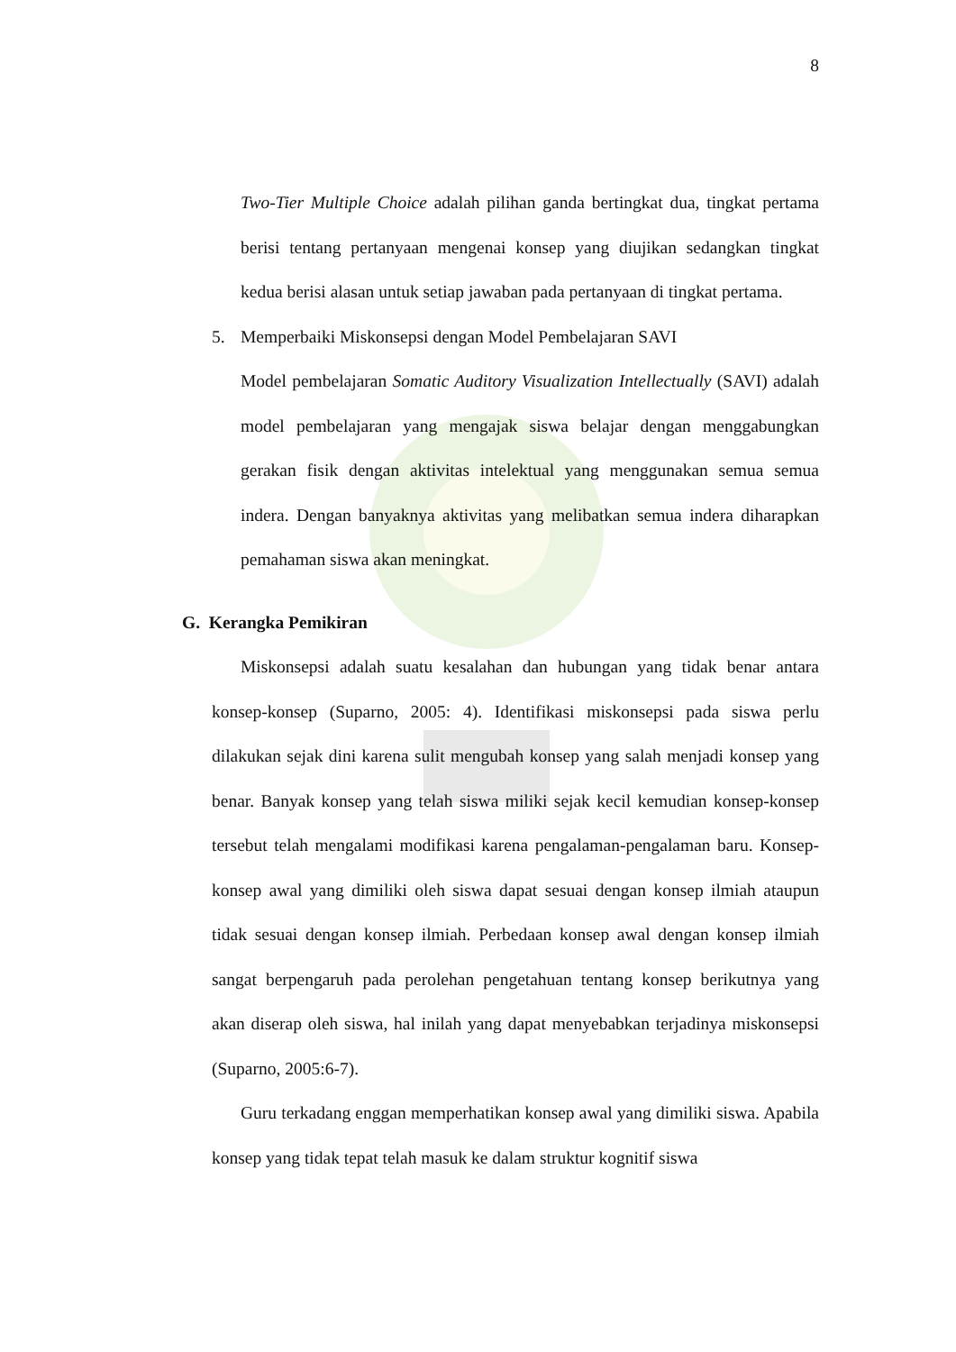8
Two-Tier Multiple Choice adalah pilihan ganda bertingkat dua, tingkat pertama berisi tentang pertanyaan mengenai konsep yang diujikan sedangkan tingkat kedua berisi alasan untuk setiap jawaban pada pertanyaan di tingkat pertama.
5. Memperbaiki Miskonsepsi dengan Model Pembelajaran SAVI
Model pembelajaran Somatic Auditory Visualization Intellectually (SAVI) adalah model pembelajaran yang mengajak siswa belajar dengan menggabungkan gerakan fisik dengan aktivitas intelektual yang menggunakan semua semua indera. Dengan banyaknya aktivitas yang melibatkan semua indera diharapkan pemahaman siswa akan meningkat.
G. Kerangka Pemikiran
Miskonsepsi adalah suatu kesalahan dan hubungan yang tidak benar antara konsep-konsep (Suparno, 2005: 4). Identifikasi miskonsepsi pada siswa perlu dilakukan sejak dini karena sulit mengubah konsep yang salah menjadi konsep yang benar. Banyak konsep yang telah siswa miliki sejak kecil kemudian konsep-konsep tersebut telah mengalami modifikasi karena pengalaman-pengalaman baru. Konsep-konsep awal yang dimiliki oleh siswa dapat sesuai dengan konsep ilmiah ataupun tidak sesuai dengan konsep ilmiah. Perbedaan konsep awal dengan konsep ilmiah sangat berpengaruh pada perolehan pengetahuan tentang konsep berikutnya yang akan diserap oleh siswa, hal inilah yang dapat menyebabkan terjadinya miskonsepsi (Suparno, 2005:6-7).
Guru terkadang enggan memperhatikan konsep awal yang dimiliki siswa. Apabila konsep yang tidak tepat telah masuk ke dalam struktur kognitif siswa